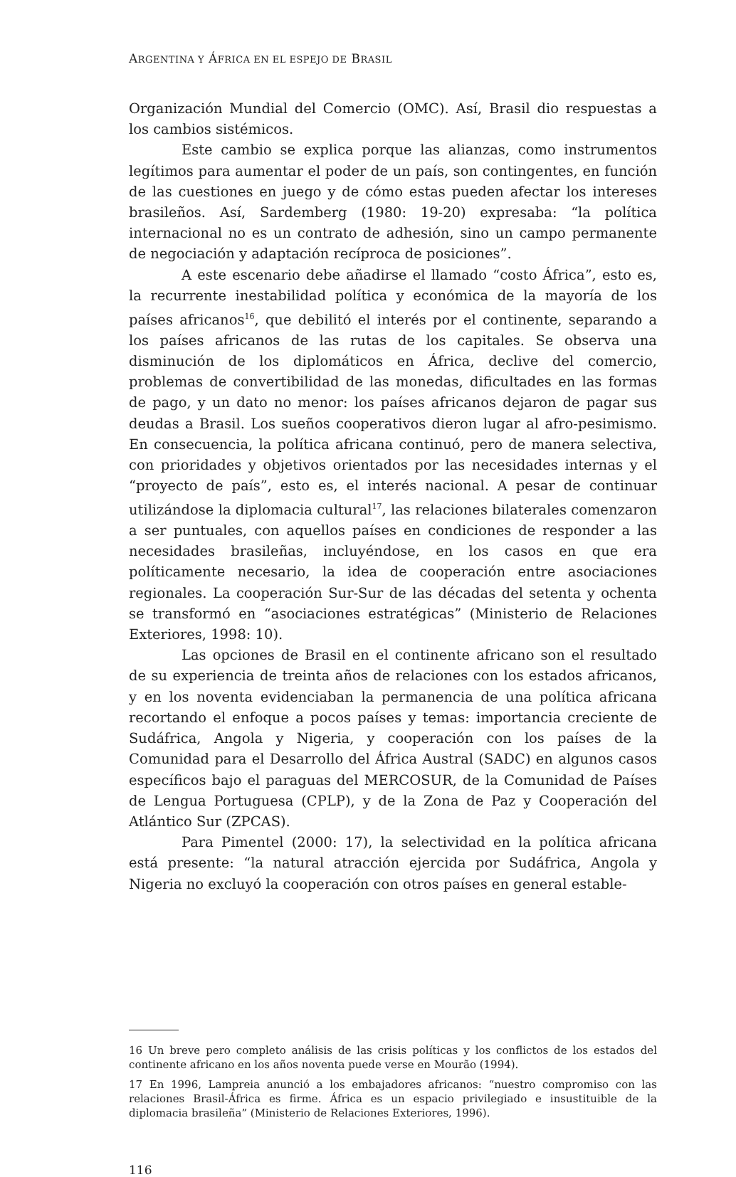ARGENTINA Y ÁFRICA EN EL ESPEJO DE BRASIL
Organización Mundial del Comercio (OMC). Así, Brasil dio respuestas a los cambios sistémicos.
Este cambio se explica porque las alianzas, como instrumentos legítimos para aumentar el poder de un país, son contingentes, en función de las cuestiones en juego y de cómo estas pueden afectar los intereses brasileños. Así, Sardemberg (1980: 19-20) expresaba: “la política internacional no es un contrato de adhesión, sino un campo permanente de negociación y adaptación recíproca de posiciones”.
A este escenario debe añadirse el llamado “costo África”, esto es, la recurrente inestabilidad política y económica de la mayoría de los países africanos<sup>16</sup>, que debilitó el interés por el continente, separando a los países africanos de las rutas de los capitales. Se observa una disminución de los diplomáticos en África, declive del comercio, problemas de convertibilidad de las monedas, dificultades en las formas de pago, y un dato no menor: los países africanos dejaron de pagar sus deudas a Brasil. Los sueños cooperativos dieron lugar al afro-pesimismo. En consecuencia, la política africana continuó, pero de manera selectiva, con prioridades y objetivos orientados por las necesidades internas y el “proyecto de país”, esto es, el interés nacional. A pesar de continuar utilizándose la diplomacia cultural<sup>17</sup>, las relaciones bilaterales comenzaron a ser puntuales, con aquellos países en condiciones de responder a las necesidades brasileñas, incluyéndose, en los casos en que era políticamente necesario, la idea de cooperación entre asociaciones regionales. La cooperación Sur-Sur de las décadas del setenta y ochenta se transformó en “asociaciones estratégicas” (Ministerio de Relaciones Exteriores, 1998: 10).
Las opciones de Brasil en el continente africano son el resultado de su experiencia de treinta años de relaciones con los estados africanos, y en los noventa evidenciaban la permanencia de una política africana recortando el enfoque a pocos países y temas: importancia creciente de Sudáfrica, Angola y Nigeria, y cooperación con los países de la Comunidad para el Desarrollo del África Austral (SADC) en algunos casos específicos bajo el paraguas del MERCOSUR, de la Comunidad de Países de Lengua Portuguesa (CPLP), y de la Zona de Paz y Cooperación del Atlántico Sur (ZPCAS).
Para Pimentel (2000: 17), la selectividad en la política africana está presente: “la natural atracción ejercida por Sudáfrica, Angola y Nigeria no excluyó la cooperación con otros países en general estable-
16 Un breve pero completo análisis de las crisis políticas y los conflictos de los estados del continente africano en los años noventa puede verse en Mourão (1994).
17 En 1996, Lampreia anunció a los embajadores africanos: “nuestro compromiso con las relaciones Brasil-África es firme. África es un espacio privilegiado e insustituible de la diplomacia brasileña” (Ministerio de Relaciones Exteriores, 1996).
116